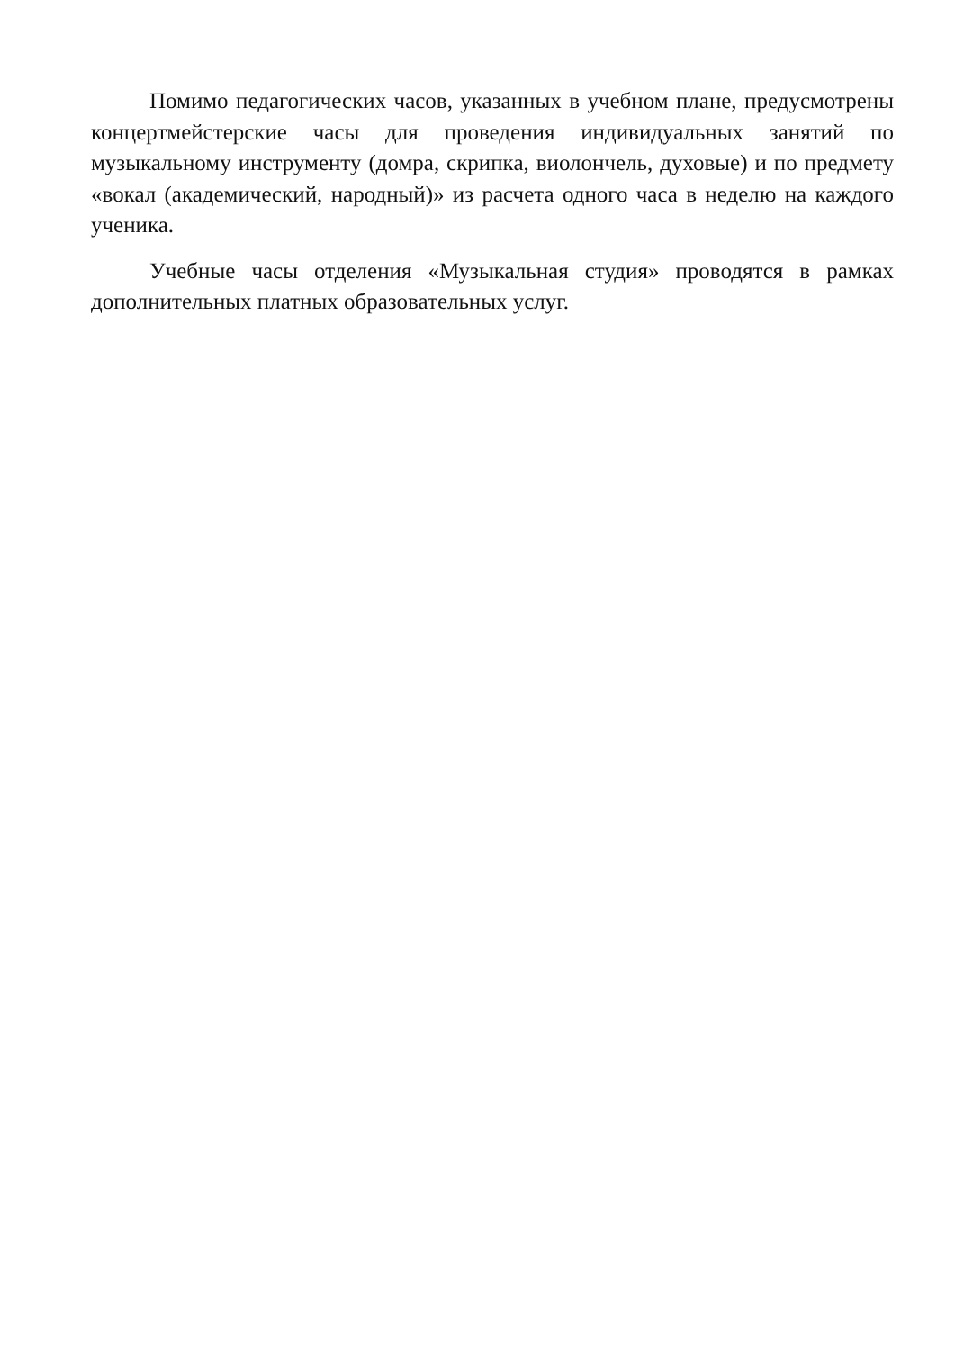Помимо педагогических часов, указанных в учебном плане, предусмотрены концертмейстерские часы для проведения индивидуальных занятий по музыкальному инструменту (домра, скрипка, виолончель, духовые) и по предмету «вокал (академический, народный)» из расчета одного часа в неделю на каждого ученика.
Учебные часы отделения «Музыкальная студия» проводятся в рамках дополнительных платных образовательных услуг.